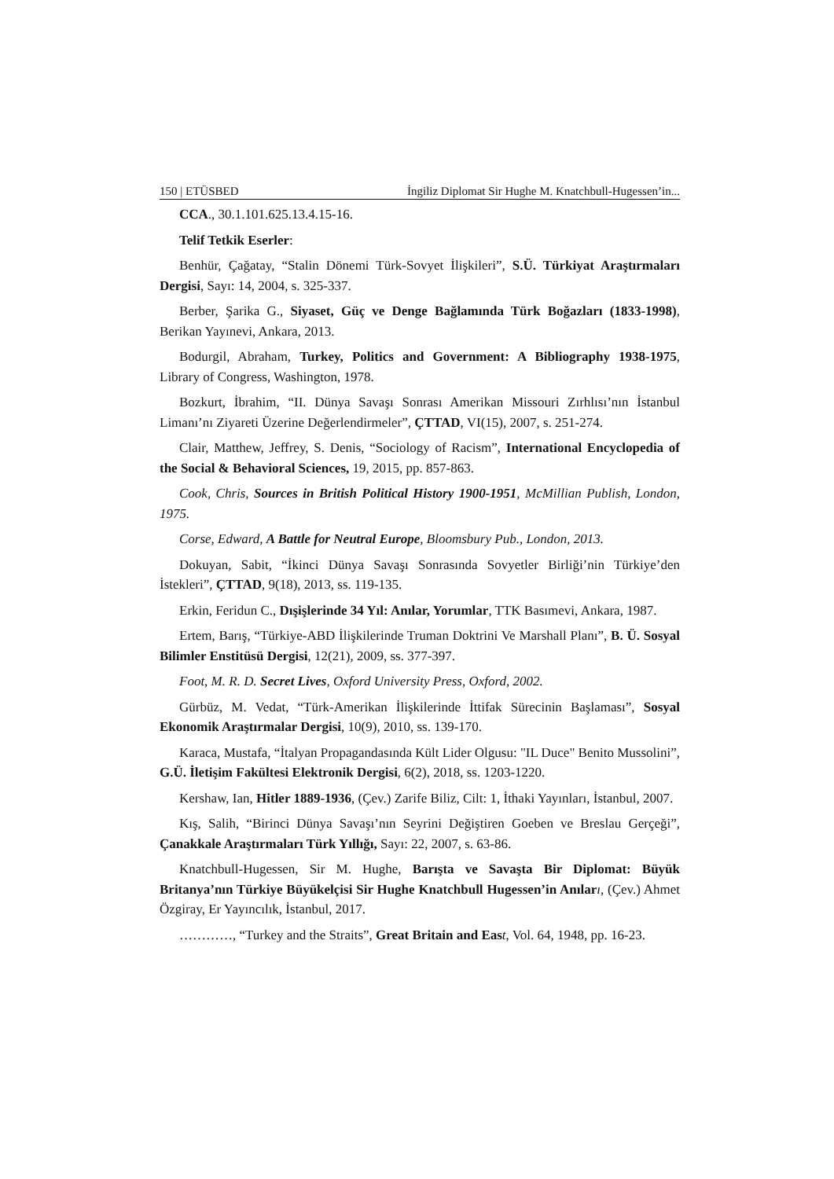150 | ETÜSBED İngiliz Diplomat Sir Hughe M. Knatchbull-Hugessen’in...
CCA., 30.1.101.625.13.4.15-16.
Telif Tetkik Eserler:
Benhür, Çağatay, “Stalin Dönemi Türk-Sovyet İlişkileri”, S.Ü. Türkiyat Araştırmaları Dergisi, Sayı: 14, 2004, s. 325-337.
Berber, Şarika G., Siyaset, Güç ve Denge Bağlamında Türk Boğazları (1833-1998), Berikan Yayınevi, Ankara, 2013.
Bodurgil, Abraham, Turkey, Politics and Government: A Bibliography 1938-1975, Library of Congress, Washington, 1978.
Bozkurt, İbrahim, “II. Dünya Savaşı Sonrası Amerikan Missouri Zırhlısı’nın İstanbul Limanı’nı Ziyareti Üzerine Değerlendirmeler”, ÇTTAD, VI(15), 2007, s. 251-274.
Clair, Matthew, Jeffrey, S. Denis, “Sociology of Racism”, International Encyclopedia of the Social & Behavioral Sciences, 19, 2015, pp. 857-863.
Cook, Chris, Sources in British Political History 1900-1951, McMillian Publish, London, 1975.
Corse, Edward, A Battle for Neutral Europe, Bloomsbury Pub., London, 2013.
Dokuyan, Sabit, “İkinci Dünya Savaşı Sonrasında Sovyetler Birliği’nin Türkiye’den İstekleri”, ÇTTAD, 9(18), 2013, ss. 119-135.
Erkin, Feridun C., Dışişlerinde 34 Yıl: Anılar, Yorumlar, TTK Basımevi, Ankara, 1987.
Ertem, Barış, “Türkiye-ABD İlişkilerinde Truman Doktrini Ve Marshall Planı”, B. Ü. Sosyal Bilimler Enstitüsü Dergisi, 12(21), 2009, ss. 377-397.
Foot, M. R. D. Secret Lives, Oxford University Press, Oxford, 2002.
Gürbüz, M. Vedat, “Türk-Amerikan İlişkilerinde İttifak Sürecinin Başlaması”, Sosyal Ekonomik Araştırmalar Dergisi, 10(9), 2010, ss. 139-170.
Karaca, Mustafa, “İtalyan Propagandasında Kült Lider Olgusu: "IL Duce" Benito Mussolini”, G.Ü. İletişim Fakültesi Elektronik Dergisi, 6(2), 2018, ss. 1203-1220.
Kershaw, Ian, Hitler 1889-1936, (Çev.) Zarife Biliz, Cilt: 1, İthaki Yayınları, İstanbul, 2007.
Kış, Salih, “Birinci Dünya Savaşı’nın Seyrini Değiştiren Goeben ve Breslau Gerçeği”, Çanakkale Araştırmaları Türk Yıllığı, Sayı: 22, 2007, s. 63-86.
Knatchbull-Hugessen, Sir M. Hughe, Barışta ve Savaşta Bir Diplomat: Büyük Britanya’nın Türkiye Büyükelçisi Sir Hughe Knatchbull Hugessen’in Anılar ı, (Çev.) Ahmet Özgiray, Er Yayıncılık, İstanbul, 2017.
…………, “Turkey and the Straits”, Great Britain and Eas t, Vol. 64, 1948, pp. 16-23.